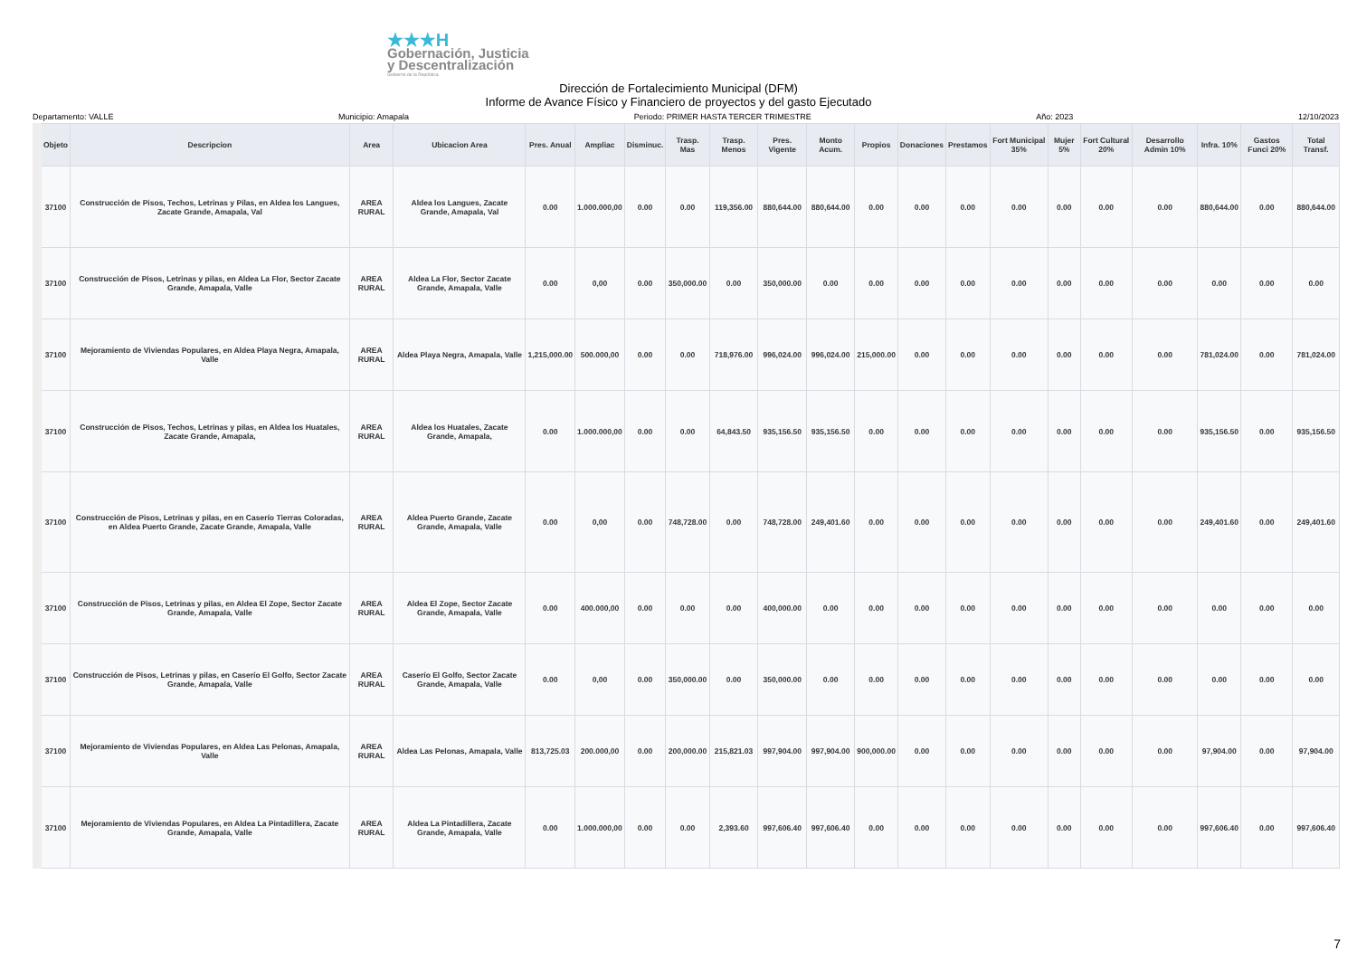★★★H
Gobernación, Justicia
y Descentralización
Gobierno de la República
Dirección de Fortalecimiento Municipal (DFM)
Informe de Avance Físico y Financiero de proyectos y del gasto Ejecutado
Departamento: VALLE Municipio: Amapala Periodo: PRIMER HASTA TERCER TRIMESTRE Año: 2023 12/10/2023
| Objeto | Descripcion | Area | Ubicacion Area | Pres. Anual | Ampliac | Disminuc. | Trasp. Mas | Trasp. Menos | Pres. Vigente | Monto Acum. | Propios | Donaciones | Prestamos | Fort Municipal 35% | Mujer 5% | Fort Cultural 20% | Desarrollo Admin 10% | Infra. 10% | Gastos Funci 20% | Total Transf. |
| --- | --- | --- | --- | --- | --- | --- | --- | --- | --- | --- | --- | --- | --- | --- | --- | --- | --- | --- | --- | --- |
| 37100 | Construcción de Pisos, Techos, Letrinas y Pilas, en Aldea los Langues, Zacate Grande, Amapala, Val | AREA RURAL | Aldea los Langues, Zacate Grande, Amapala, Val | 0.00 | 1.000.000,00 | 0.00 | 0.00 | 119,356.00 | 880,644.00 | 880,644.00 | 0.00 | 0.00 | 0.00 | 0.00 | 0.00 | 0.00 | 0.00 | 880,644.00 | 0.00 | 880,644.00 |
| 37100 | Construcción de Pisos, Letrinas y pilas, en Aldea La Flor, Sector Zacate Grande, Amapala, Valle | AREA RURAL | Aldea La Flor, Sector Zacate Grande, Amapala, Valle | 0.00 | 0,00 | 0.00 | 350,000.00 | 0.00 | 350,000.00 | 0.00 | 0.00 | 0.00 | 0.00 | 0.00 | 0.00 | 0.00 | 0.00 | 0.00 | 0.00 | 0.00 |
| 37100 | Mejoramiento de Viviendas Populares, en Aldea Playa Negra, Amapala, Valle | AREA RURAL | Aldea Playa Negra, Amapala, Valle | 1,215,000.00 | 500.000,00 | 0.00 | 0.00 | 718,976.00 | 996,024.00 | 996,024.00 | 215,000.00 | 0.00 | 0.00 | 0.00 | 0.00 | 0.00 | 0.00 | 781,024.00 | 0.00 | 781,024.00 |
| 37100 | Construcción de Pisos, Techos, Letrinas y pilas, en Aldea los Huatales, Zacate Grande, Amapala, | AREA RURAL | Aldea los Huatales, Zacate Grande, Amapala, | 0.00 | 1.000.000,00 | 0.00 | 0.00 | 64,843.50 | 935,156.50 | 935,156.50 | 0.00 | 0.00 | 0.00 | 0.00 | 0.00 | 0.00 | 0.00 | 935,156.50 | 0.00 | 935,156.50 |
| 37100 | Construcción de Pisos, Letrinas y pilas, en en Caserío Tierras Coloradas, en Aldea Puerto Grande, Zacate Grande, Amapala, Valle | AREA RURAL | Aldea Puerto Grande, Zacate Grande, Amapala, Valle | 0.00 | 0,00 | 0.00 | 748,728.00 | 0.00 | 748,728.00 | 249,401.60 | 0.00 | 0.00 | 0.00 | 0.00 | 0.00 | 0.00 | 0.00 | 249,401.60 | 0.00 | 249,401.60 |
| 37100 | Construcción de Pisos, Letrinas y pilas, en Aldea El Zope, Sector Zacate Grande, Amapala, Valle | AREA RURAL | Aldea El Zope, Sector Zacate Grande, Amapala, Valle | 0.00 | 400.000,00 | 0.00 | 0.00 | 0.00 | 400,000.00 | 0.00 | 0.00 | 0.00 | 0.00 | 0.00 | 0.00 | 0.00 | 0.00 | 0.00 | 0.00 | 0.00 |
| 37100 | Construcción de Pisos, Letrinas y pilas, en Caserío El Golfo, Sector Zacate Grande, Amapala, Valle | AREA RURAL | Caserío El Golfo, Sector Zacate Grande, Amapala, Valle | 0.00 | 0,00 | 0.00 | 350,000.00 | 0.00 | 350,000.00 | 0.00 | 0.00 | 0.00 | 0.00 | 0.00 | 0.00 | 0.00 | 0.00 | 0.00 | 0.00 | 0.00 |
| 37100 | Mejoramiento de Viviendas Populares, en Aldea Las Pelonas, Amapala, Valle | AREA RURAL | Aldea Las Pelonas, Amapala, Valle | 813,725.03 | 200.000,00 | 0.00 | 200,000.00 | 215,821.03 | 997,904.00 | 997,904.00 | 900,000.00 | 0.00 | 0.00 | 0.00 | 0.00 | 0.00 | 0.00 | 97,904.00 | 0.00 | 97,904.00 |
| 37100 | Mejoramiento de Viviendas Populares, en Aldea La Pintadillera, Zacate Grande, Amapala, Valle | AREA RURAL | Aldea La Pintadillera, Zacate Grande, Amapala, Valle | 0.00 | 1.000.000,00 | 0.00 | 0.00 | 2,393.60 | 997,606.40 | 997,606.40 | 0.00 | 0.00 | 0.00 | 0.00 | 0.00 | 0.00 | 0.00 | 997,606.40 | 0.00 | 997,606.40 |
7